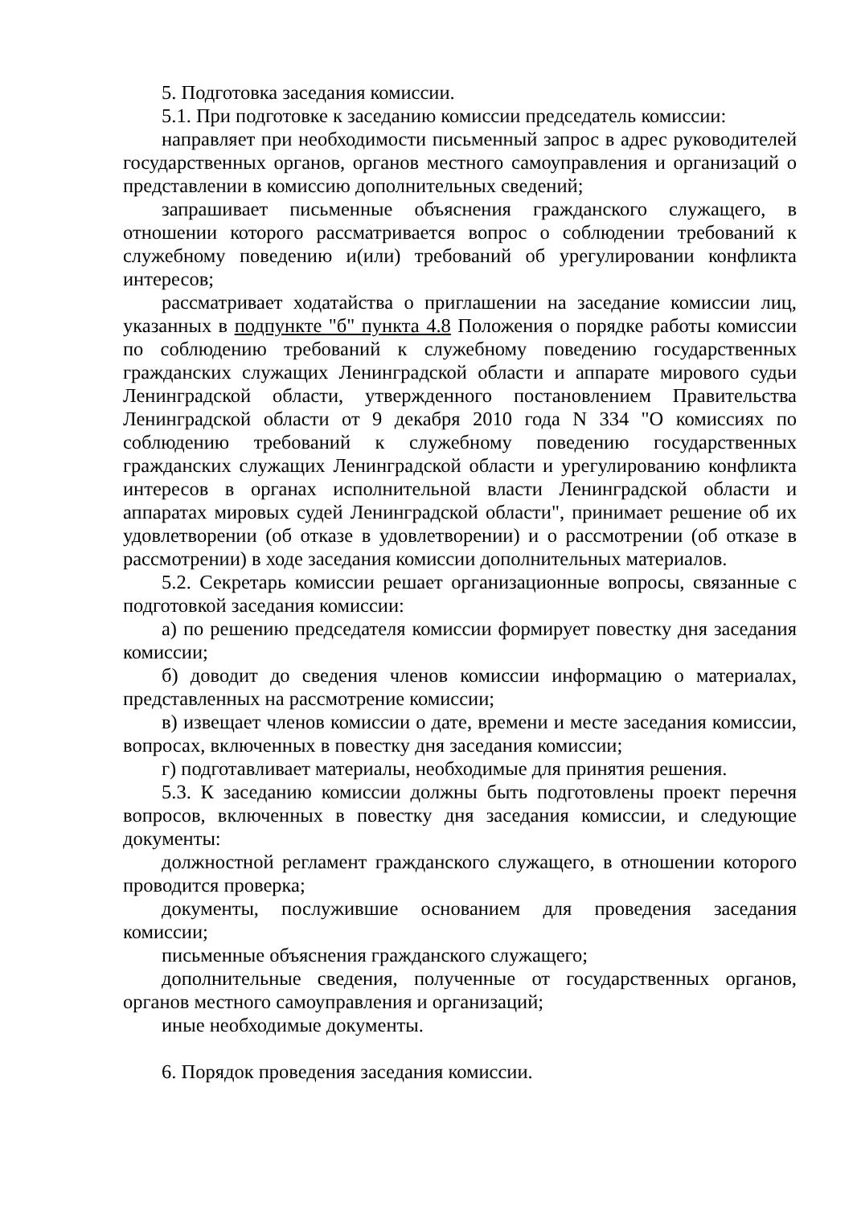5. Подготовка заседания комиссии.
5.1. При подготовке к заседанию комиссии председатель комиссии:
направляет при необходимости письменный запрос в адрес руководителей государственных органов, органов местного самоуправления и организаций о представлении в комиссию дополнительных сведений;
запрашивает письменные объяснения гражданского служащего, в отношении которого рассматривается вопрос о соблюдении требований к служебному поведению и(или) требований об урегулировании конфликта интересов;
рассматривает ходатайства о приглашении на заседание комиссии лиц, указанных в подпункте "б" пункта 4.8 Положения о порядке работы комиссии по соблюдению требований к служебному поведению государственных гражданских служащих Ленинградской области и аппарате мирового судьи Ленинградской области, утвержденного постановлением Правительства Ленинградской области от 9 декабря 2010 года N 334 "О комиссиях по соблюдению требований к служебному поведению государственных гражданских служащих Ленинградской области и урегулированию конфликта интересов в органах исполнительной власти Ленинградской области и аппаратах мировых судей Ленинградской области", принимает решение об их удовлетворении (об отказе в удовлетворении) и о рассмотрении (об отказе в рассмотрении) в ходе заседания комиссии дополнительных материалов.
5.2. Секретарь комиссии решает организационные вопросы, связанные с подготовкой заседания комиссии:
а) по решению председателя комиссии формирует повестку дня заседания комиссии;
б) доводит до сведения членов комиссии информацию о материалах, представленных на рассмотрение комиссии;
в) извещает членов комиссии о дате, времени и месте заседания комиссии, вопросах, включенных в повестку дня заседания комиссии;
г) подготавливает материалы, необходимые для принятия решения.
5.3. К заседанию комиссии должны быть подготовлены проект перечня вопросов, включенных в повестку дня заседания комиссии, и следующие документы:
должностной регламент гражданского служащего, в отношении которого проводится проверка;
документы, послужившие основанием для проведения заседания комиссии;
письменные объяснения гражданского служащего;
дополнительные сведения, полученные от государственных органов, органов местного самоуправления и организаций;
иные необходимые документы.
6. Порядок проведения заседания комиссии.